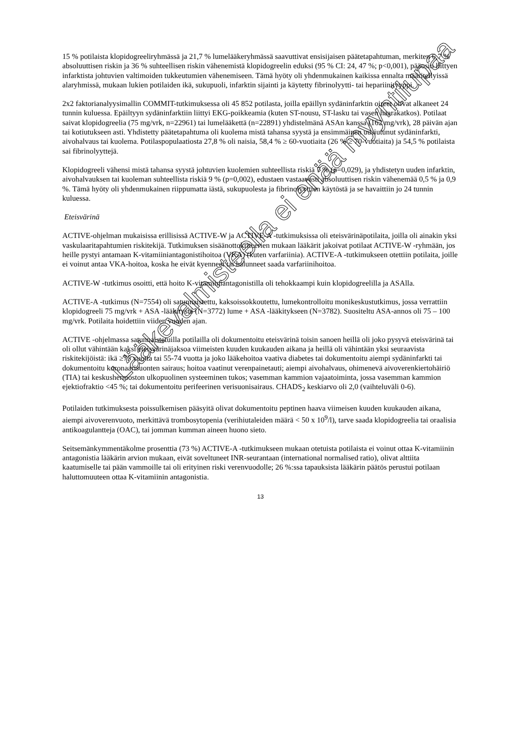15 % potilaista klopidogreeliryhmässä ja 21,7 % lumelääkeryhmässä saavuttivat ensisijaisen päätetapahtuman, merkiten 6,7 % absoluuttisen riskin ja 36 % suhteellisen riskin vähenemistä klopidogreelin eduksi (95 % CI: 24, 47 %; p<0,001), pääosin liittyen infarktista johtuvien valtimoiden tukkeutumien vähenemiseen. Tämä hyöty oli yhdenmukainen kaikissa ennalta määritellyissä alaryhmissä, mukaan lukien potilaiden ikä, sukupuoli, infarktin sijainti ja käytetty fibrinolyytti- tai hepariinityyppi.
2x2 faktorianalyysimallin COMMIT-tutkimuksessa oli 45 852 potilasta, joilla epäillyn sydäninfarktin oireet olivat alkaneet 24 tunnin kuluessa. Epäiltyyn sydäninfarktiin liittyi EKG-poikkeamia (kuten ST-nousu, ST-lasku tai vasen haarakatkos). Potilaat saivat klopidogreelia (75 mg/vrk, n=22961) tai lumelääkettä (n=22891) yhdistelmänä ASAn kanssa (162 mg/vrk), 28 päivän ajan tai kotiutukseen asti. Yhdistetty päätetapahtuma oli kuolema mistä tahansa syystä ja ensimmäinen uusiutunut sydäninfarkti, aivohalvaus tai kuolema. Potilaspopulaatiosta 27,8 % oli naisia, 58,4 % ≥ 60-vuotiaita (26 % ≥ 70-vuotiaita) ja 54,5 % potilaista sai fibrinolyyttejä.
Klopidogreeli vähensi mistä tahansa syystä johtuvien kuolemien suhteellista riskiä 7 % (p=0,029), ja yhdistetyn uuden infarktin, aivohalvauksen tai kuoleman suhteellista riskiä 9 % (p=0,002), edustaen vastaavasti absoluuttisen riskin vähenemää 0,5 % ja 0,9 %. Tämä hyöty oli yhdenmukainen riippumatta iästä, sukupuolesta ja fibrinolyyttien käytöstä ja se havaittiin jo 24 tunnin kuluessa.
Eteisvärinä
ACTIVE-ohjelman mukaisissa erillisissä ACTIVE-W ja ACTIVE-A -tutkimuksissa oli eteisvärinäpotilaita, joilla oli ainakin yksi vaskulaaritapahtumien riskitekijä. Tutkimuksen sisäänottokriteerien mukaan lääkärit jakoivat potilaat ACTIVE-W -ryhmään, jos heille pystyi antamaan K-vitamiiniantagonistihoitoa (VKA) (kuten varfariinia). ACTIVE-A -tutkimukseen otettiin potilaita, joille ei voinut antaa VKA-hoitoa, koska he eivät kyenneet tai halunneet saada varfariinihoitoa.
ACTIVE-W -tutkimus osoitti, että hoito K-vitamiiniantagonistilla oli tehokkaampi kuin klopidogreelilla ja ASAlla.
ACTIVE-A -tutkimus (N=7554) oli satunnaistettu, kaksoissokkoutettu, lumekontrolloitu monikeskustutkimus, jossa verrattiin klopidogreeli 75 mg/vrk + ASA -lääkitystä (N=3772) lume + ASA -lääkitykseen (N=3782). Suositeltu ASA-annos oli 75 – 100 mg/vrk. Potilaita hoidettiin viiden vuoden ajan.
ACTIVE -ohjelmassa satunnaistetuilla potilailla oli dokumentoitu eteisvärinä toisin sanoen heillä oli joko pysyvä eteisvärinä tai oli ollut vähintään kaksi eteisvärinäjaksoa viimeisten kuuden kuukauden aikana ja heillä oli vähintään yksi seuraavista riskitekijöistä: ikä ≥75 vuotta tai 55-74 vuotta ja joko lääkehoitoa vaativa diabetes tai dokumentoitu aiempi sydäninfarkti tai dokumentoitu koronaarisuonten sairaus; hoitoa vaatinut verenpainetauti; aiempi aivohalvaus, ohimenevä aivoverenkiertohäiriö (TIA) tai keskushermoston ulkopuolinen systeeminen tukos; vasemman kammion vajaatoiminta, jossa vasemman kammion ejektiofraktio <45 %; tai dokumentoitu perifeerinen verisuonisairaus. CHADS<sub>2</sub> keskiarvo oli 2,0 (vaihteluväli 0-6).
Potilaiden tutkimuksesta poissulkemisen pääsyitä olivat dokumentoitu peptinen haava viimeisen kuuden kuukauden aikana, aiempi aivoverenvuoto, merkittävä trombosytopenia (verihiutaleiden määrä < 50 x 10<sup>9</sup>/l), tarve saada klopidogreelia tai oraalisia antikoagulantteja (OAC), tai jomman kumman aineen huono sieto.
Seitsemänkymmentäkolme prosenttia (73 %) ACTIVE-A -tutkimukseen mukaan otetuista potilaista ei voinut ottaa K-vitamiinin antagonistia lääkärin arvion mukaan, eivät soveltuneet INR-seurantaan (international normalised ratio), olivat alttiita kaatumiselle tai pään vammoille tai oli erityinen riski verenvuodolle; 26 %:ssa tapauksista lääkärin päätös perustui potilaan haluttomuuteen ottaa K-vitamiinin antagonistia.
13
Lääkevalmisteella ei enää myyntilupaa